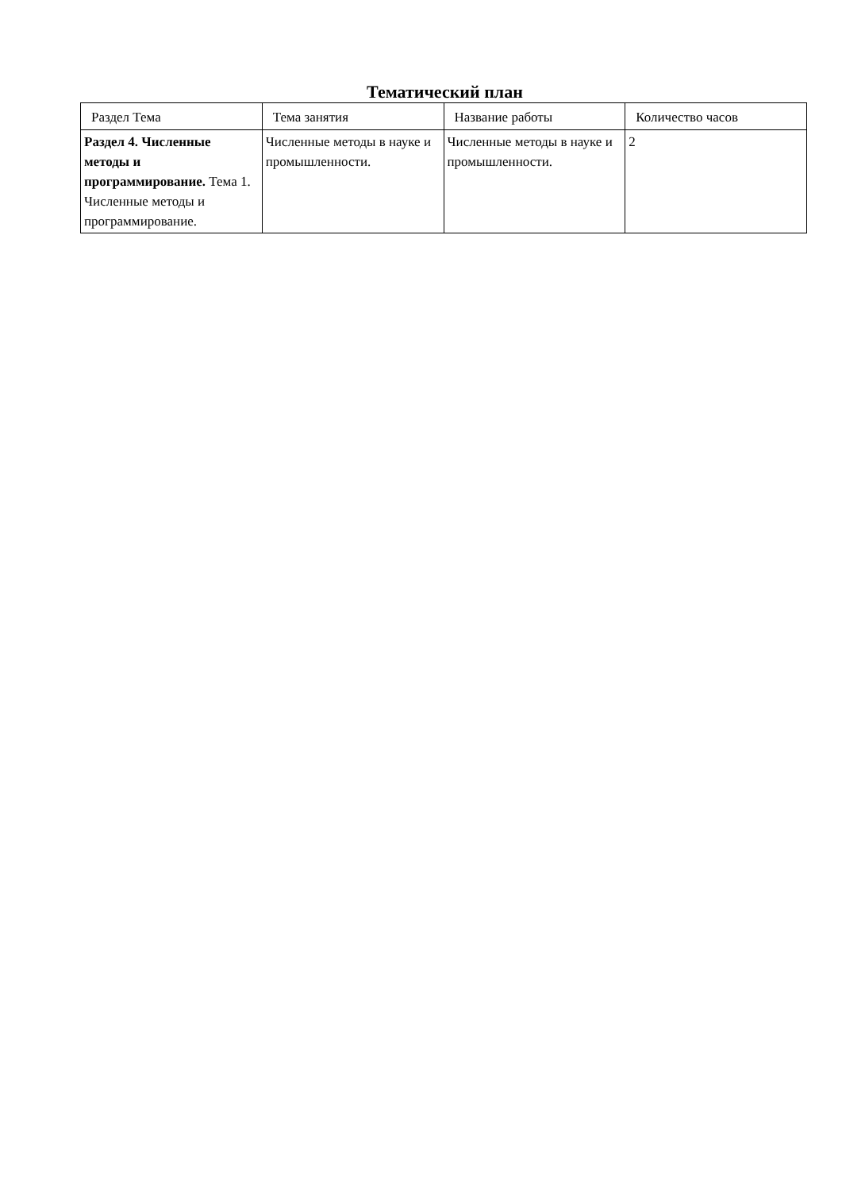Тематический план
| Раздел Тема | Тема занятия | Название работы | Количество часов |
| --- | --- | --- | --- |
| Раздел 4. Численные методы и программирование. Тема 1. Численные методы и программирование. | Численные методы в науке и промышленности. | Численные методы в науке и промышленности. | 2 |